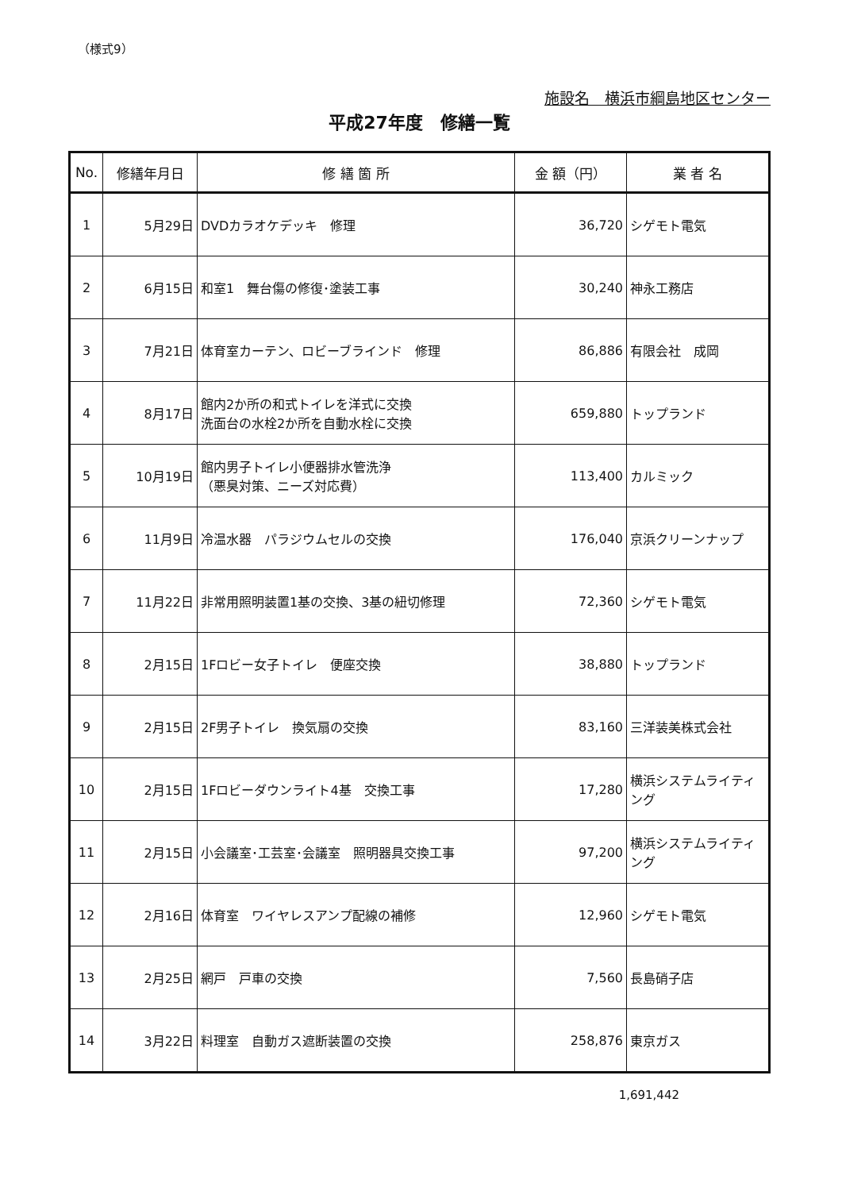（様式9）
施設名　横浜市綱島地区センター
平成27年度　修繕一覧
| No. | 修繕年月日 | 修 繕 箇 所 | 金 額（円） | 業 者 名 |
| --- | --- | --- | --- | --- |
| 1 | 5月29日 | DVDカラオケデッキ 修理 | 36,720 | シゲモト電気 |
| 2 | 6月15日 | 和室1 舞台傷の修復･塗装工事 | 30,240 | 神永工務店 |
| 3 | 7月21日 | 体育室カーテン、ロビーブラインド 修理 | 86,886 | 有限会社 成岡 |
| 4 | 8月17日 | 館内2か所の和式トイレを洋式に交換 洗面台の水栓2か所を自動水栓に交換 | 659,880 | トップランド |
| 5 | 10月19日 | 館内男子トイレ小便器排水管洗浄 （悪臭対策、ニーズ対応費） | 113,400 | カルミック |
| 6 | 11月9日 | 冷温水器 パラジウムセルの交換 | 176,040 | 京浜クリーンナップ |
| 7 | 11月22日 | 非常用照明装置1基の交換、3基の紐切修理 | 72,360 | シゲモト電気 |
| 8 | 2月15日 | 1Fロビー女子トイレ 便座交換 | 38,880 | トップランド |
| 9 | 2月15日 | 2F男子トイレ 換気扇の交換 | 83,160 | 三洋装美株式会社 |
| 10 | 2月15日 | 1Fロビーダウンライト4基 交換工事 | 17,280 | 横浜システムライティング |
| 11 | 2月15日 | 小会議室･工芸室･会議室 照明器具交換工事 | 97,200 | 横浜システムライティング |
| 12 | 2月16日 | 体育室 ワイヤレスアンプ配線の補修 | 12,960 | シゲモト電気 |
| 13 | 2月25日 | 網戸 戸車の交換 | 7,560 | 長島硝子店 |
| 14 | 3月22日 | 料理室 自動ガス遮断装置の交換 | 258,876 | 東京ガス |
1,691,442